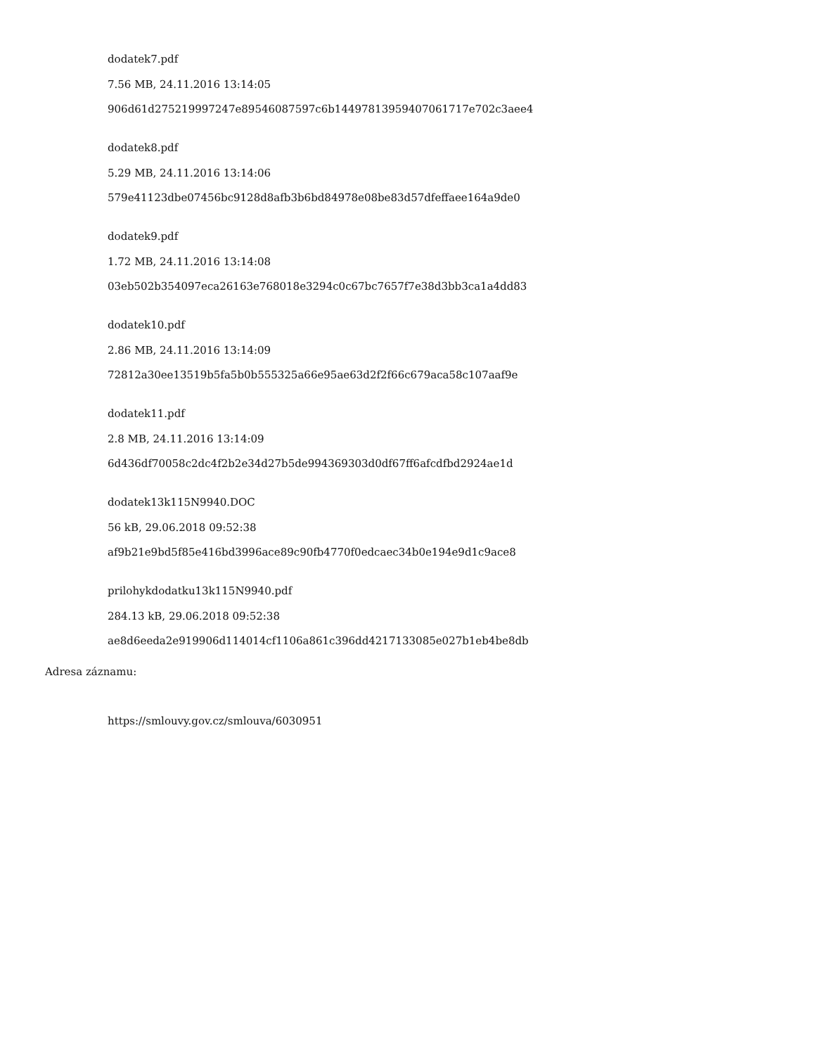dodatek7.pdf
7.56 MB, 24.11.2016 13:14:05
906d61d275219997247e89546087597c6b1449781395940706​1717e702c3aee4
dodatek8.pdf
5.29 MB, 24.11.2016 13:14:06
579e41123dbe07456bc9128d8afb3b6bd84978e08be83d57dfeffaee164a9de0
dodatek9.pdf
1.72 MB, 24.11.2016 13:14:08
03eb502b354097eca26163e768018e3294c0c67bc7657f7e38d3bb3ca1a4dd83
dodatek10.pdf
2.86 MB, 24.11.2016 13:14:09
72812a30ee13519b5fa5b0b555325a66e95ae63d2f2f66c679aca58c107aaf9e
dodatek11.pdf
2.8 MB, 24.11.2016 13:14:09
6d436df70058c2dc4f2b2e34d27b5de994369303d0df67ff6afcdfbd2924ae1d
dodatek13k115N9940.DOC
56 kB, 29.06.2018 09:52:38
af9b21e9bd5f85e416bd3996ace89c90fb4770f0edcaec34b0e194e9d1c9ace8
prilohykdodatku13k115N9940.pdf
284.13 kB, 29.06.2018 09:52:38
ae8d6eeda2e919906d114014cf1106a861c396dd4217133085e027b1eb4be8db
Adresa záznamu:
https://smlouvy.gov.cz/smlouva/6030951